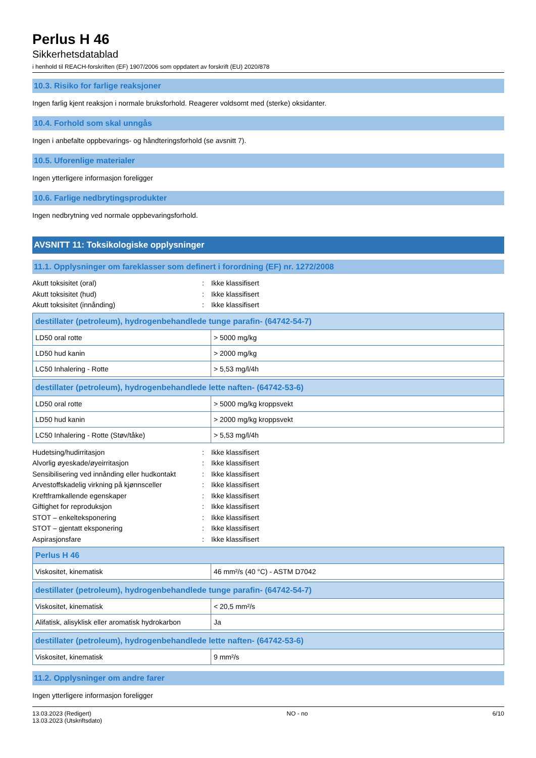Perlus H 46
Sikkerhetsdatablad
i henhold til REACH-forskriften (EF) 1907/2006 som oppdatert av forskrift (EU) 2020/878
10.3. Risiko for farlige reaksjoner
Ingen farlig kjent reaksjon i normale bruksforhold. Reagerer voldsomt med (sterke) oksidanter.
10.4. Forhold som skal unngås
Ingen i anbefalte oppbevarings- og håndteringsforhold (se avsnitt 7).
10.5. Uforenlige materialer
Ingen ytterligere informasjon foreligger
10.6. Farlige nedbrytingsprodukter
Ingen nedbrytning ved normale oppbevaringsforhold.
AVSNITT 11: Toksikologiske opplysninger
11.1. Opplysninger om fareklasser som definert i forordning (EF) nr. 1272/2008
Akutt toksisitet (oral): Ikke klassifisert
Akutt toksisitet (hud): Ikke klassifisert
Akutt toksisitet (innånding): Ikke klassifisert
| destillater (petroleum), hydrogenbehandlede tunge parafin- (64742-54-7) | |
| --- | --- |
| LD50 oral rotte | > 5000 mg/kg |
| LD50 hud kanin | > 2000 mg/kg |
| LC50 Inhalering - Rotte | > 5,53 mg/l/4h |
| destillater (petroleum), hydrogenbehandlede lette naften- (64742-53-6) | |
| --- | --- |
| LD50 oral rotte | > 5000 mg/kg kroppsvekt |
| LD50 hud kanin | > 2000 mg/kg kroppsvekt |
| LC50 Inhalering - Rotte (Støv/tåke) | > 5,53 mg/l/4h |
Hudetsing/hudirritasjon: Ikke klassifisert
Alvorlig øyeskade/øyeirritasjon: Ikke klassifisert
Sensibilisering ved innånding eller hudkontakt: Ikke klassifisert
Arvestoffskadelig virkning på kjønnsceller: Ikke klassifisert
Kreftframkallende egenskaper: Ikke klassifisert
Giftighet for reproduksjon: Ikke klassifisert
STOT – enkelteksponering: Ikke klassifisert
STOT – gjentatt eksponering: Ikke klassifisert
Aspirasjonsfare: Ikke klassifisert
| Perlus H 46 | |
| --- | --- |
| Viskositet, kinematisk | 46 mm²/s (40 °C) - ASTM D7042 |
| destillater (petroleum), hydrogenbehandlede tunge parafin- (64742-54-7) | |
| --- | --- |
| Viskositet, kinematisk | < 20,5 mm²/s |
| Alifatisk, alisyklisk eller aromatisk hydrokarbon | Ja |
| destillater (petroleum), hydrogenbehandlede lette naften- (64742-53-6) | |
| --- | --- |
| Viskositet, kinematisk | 9 mm²/s |
11.2. Opplysninger om andre farer
Ingen ytterligere informasjon foreligger
13.03.2023 (Redigert)
13.03.2023 (Utskriftsdato)
NO - no 6/10